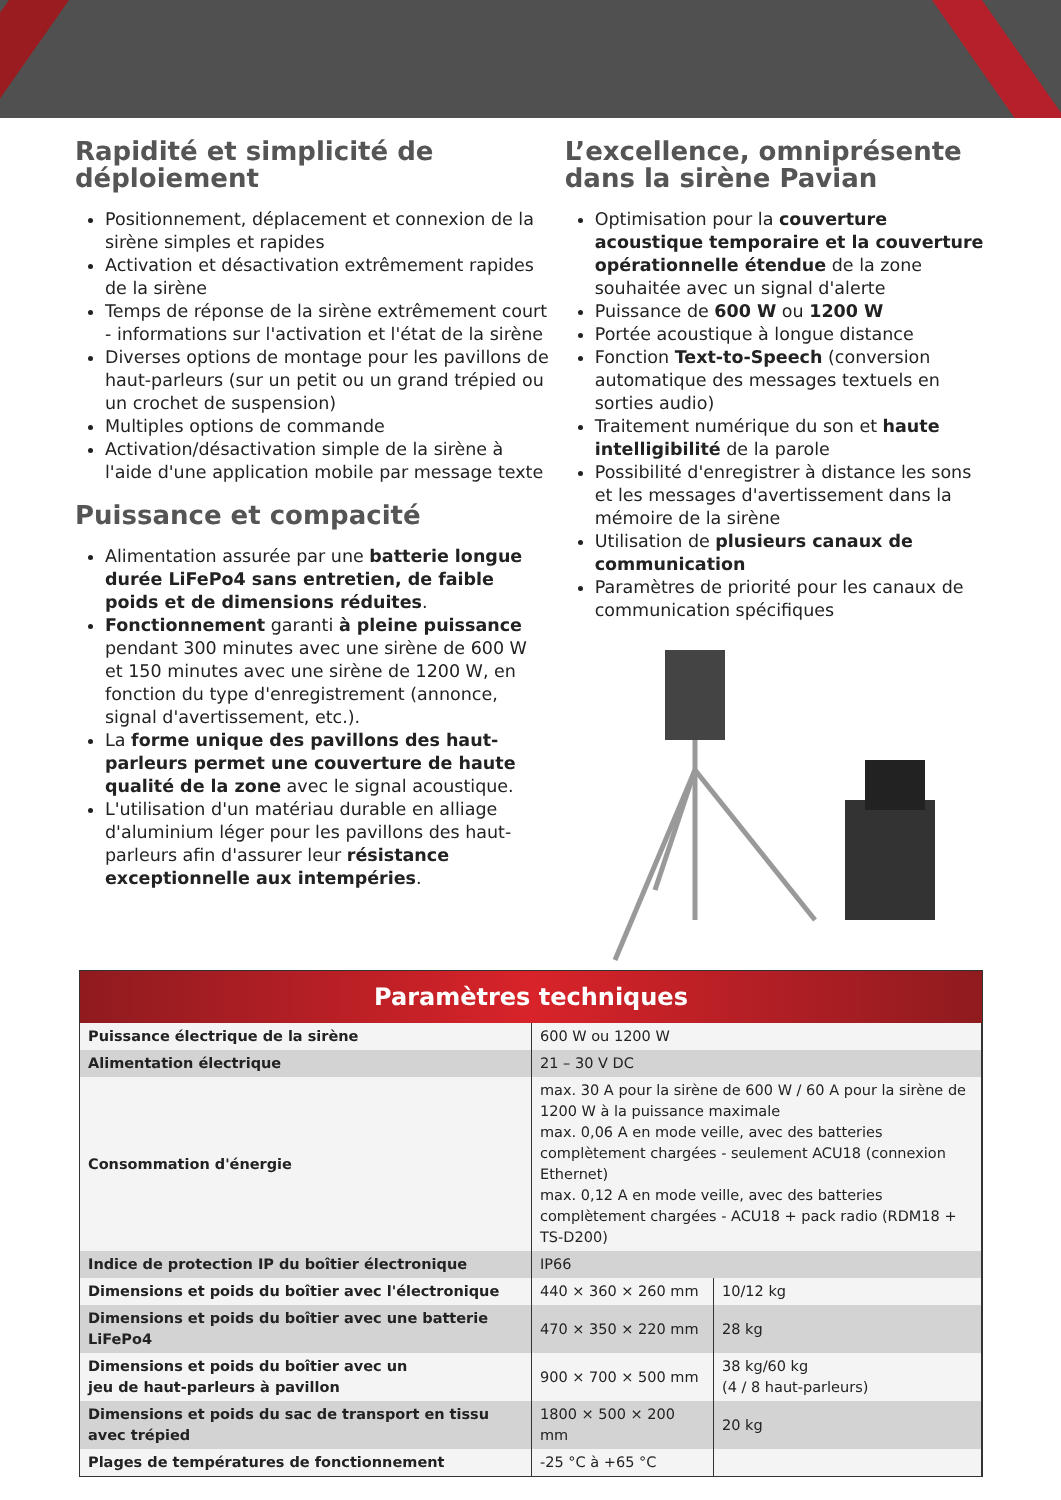Rapidité et simplicité de déploiement
Positionnement, déplacement et connexion de la sirène simples et rapides
Activation et désactivation extrêmement rapides de la sirène
Temps de réponse de la sirène extrêmement court - informations sur l'activation et l'état de la sirène
Diverses options de montage pour les pavillons de haut-parleurs (sur un petit ou un grand trépied ou un crochet de suspension)
Multiples options de commande
Activation/désactivation simple de la sirène à l'aide d'une application mobile par message texte
Puissance et compacité
Alimentation assurée par une batterie longue durée LiFePo4 sans entretien, de faible poids et de dimensions réduites.
Fonctionnement garanti à pleine puissance pendant 300 minutes avec une sirène de 600 W et 150 minutes avec une sirène de 1200 W, en fonction du type d'enregistrement (annonce, signal d'avertissement, etc.).
La forme unique des pavillons des haut-parleurs permet une couverture de haute qualité de la zone avec le signal acoustique.
L'utilisation d'un matériau durable en alliage d'aluminium léger pour les pavillons des haut-parleurs afin d'assurer leur résistance exceptionnelle aux intempéries.
L’excellence, omniprésente dans la sirène Pavian
Optimisation pour la couverture acoustique temporaire et la couverture opérationnelle étendue de la zone souhaitée avec un signal d'alerte
Puissance de 600 W ou 1200 W
Portée acoustique à longue distance
Fonction Text-to-Speech (conversion automatique des messages textuels en sorties audio)
Traitement numérique du son et haute intelligibilité de la parole
Possibilité d'enregistrer à distance les sons et les messages d'avertissement dans la mémoire de la sirène
Utilisation de plusieurs canaux de communication
Paramètres de priorité pour les canaux de communication spécifiques
Paramètres techniques
| Puissance électrique de la sirène | 600 W ou 1200 W | |
| Alimentation électrique | 21 – 30 V DC | |
| Consommation d'énergie | max. 30 A pour la sirène de 600 W / 60 A pour la sirène de 1200 W à la puissance maximale max. 0,06 A en mode veille, avec des batteries complètement chargées - seulement ACU18 (connexion Ethernet) max. 0,12 A en mode veille, avec des batteries complètement chargées - ACU18 + pack radio (RDM18 + TS-D200) | |
| Indice de protection IP du boîtier électronique | IP66 | |
| Dimensions et poids du boîtier avec l'électronique | 440 × 360 × 260 mm | 10/12 kg |
| Dimensions et poids du boîtier avec une batterie LiFePo4 | 470 × 350 × 220 mm | 28 kg |
| Dimensions et poids du boîtier avec un jeu de haut-parleurs à pavillon | 900 × 700 × 500 mm | 38 kg/60 kg (4 / 8 haut-parleurs) |
| Dimensions et poids du sac de transport en tissu avec trépied | 1800 × 500 × 200 mm | 20 kg |
| Plages de températures de fonctionnement | -25 °C à +65 °C | |